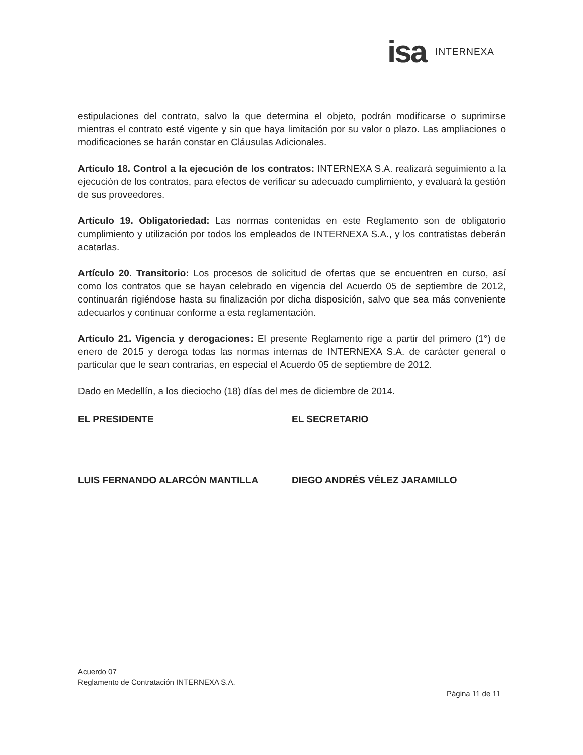isa INTERNEXA
estipulaciones del contrato, salvo la que determina el objeto, podrán modificarse o suprimirse mientras el contrato esté vigente y sin que haya limitación por su valor o plazo. Las ampliaciones o modificaciones se harán constar en Cláusulas Adicionales.
Artículo 18. Control a la ejecución de los contratos: INTERNEXA S.A. realizará seguimiento a la ejecución de los contratos, para efectos de verificar su adecuado cumplimiento, y evaluará la gestión de sus proveedores.
Artículo 19. Obligatoriedad: Las normas contenidas en este Reglamento son de obligatorio cumplimiento y utilización por todos los empleados de INTERNEXA S.A., y los contratistas deberán acatarlas.
Artículo 20. Transitorio: Los procesos de solicitud de ofertas que se encuentren en curso, así como los contratos que se hayan celebrado en vigencia del Acuerdo 05 de septiembre de 2012, continuarán rigiéndose hasta su finalización por dicha disposición, salvo que sea más conveniente adecuarlos y continuar conforme a esta reglamentación.
Artículo 21. Vigencia y derogaciones: El presente Reglamento rige a partir del primero (1°) de enero de 2015 y deroga todas las normas internas de INTERNEXA S.A. de carácter general o particular que le sean contrarias, en especial el Acuerdo 05 de septiembre de 2012.
Dado en Medellín, a los dieciocho (18) días del mes de diciembre de 2014.
EL PRESIDENTE EL SECRETARIO
LUIS FERNANDO ALARCÓN MANTILLA DIEGO ANDRÉS VÉLEZ JARAMILLO
Acuerdo 07
Reglamento de Contratación INTERNEXA S.A.
Página 11 de 11